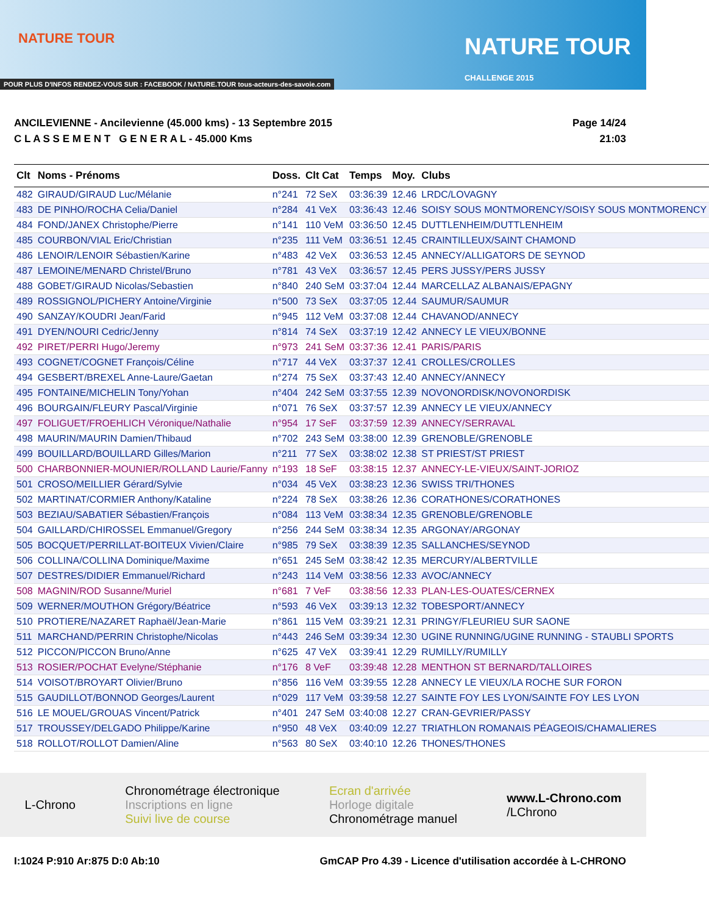NATURE TOUR
NATURE TOUR
CHALLENGE 2015
POUR PLUS D'INFOS RENDEZ-VOUS SUR : FACEBOOK / NATURE.TOUR tous-acteurs-des-savoie.com
ANCILEVIENNE - Ancilevienne (45.000 kms) - 13 Septembre 2015
C L A S S E M E N T G E N E R A L - 45.000 Kms
Page 14/24
21:03
| Clt | Noms - Prénoms | Doss. | Clt Cat | Temps | Moy. | Clubs |
| --- | --- | --- | --- | --- | --- | --- |
| 482 | GIRAUD/GIRAUD Luc/Mélanie | n°241 | 72 SeX | 03:36:39 | 12.46 | LRDC/LOVAGNY |
| 483 | DE PINHO/ROCHA Celia/Daniel | n°284 | 41 VeX | 03:36:43 | 12.46 | SOISY SOUS MONTMORENCY/SOISY SOUS MONTMORENCY |
| 484 | FOND/JANEX Christophe/Pierre | n°141 | 110 VeM | 03:36:50 | 12.45 | DUTTLENHEIM/DUTTLENHEIM |
| 485 | COURBON/VIAL Eric/Christian | n°235 | 111 VeM | 03:36:51 | 12.45 | CRAINTILLEUX/SAINT CHAMOND |
| 486 | LENOIR/LENOIR Sébastien/Karine | n°483 | 42 VeX | 03:36:53 | 12.45 | ANNECY/ALLIGATORS DE SEYNOD |
| 487 | LEMOINE/MENARD Christel/Bruno | n°781 | 43 VeX | 03:36:57 | 12.45 | PERS JUSSY/PERS JUSSY |
| 488 | GOBET/GIRAUD Nicolas/Sebastien | n°840 | 240 SeM | 03:37:04 | 12.44 | MARCELLAZ ALBANAIS/EPAGNY |
| 489 | ROSSIGNOL/PICHERY Antoine/Virginie | n°500 | 73 SeX | 03:37:05 | 12.44 | SAUMUR/SAUMUR |
| 490 | SANZAY/KOUDRI Jean/Farid | n°945 | 112 VeM | 03:37:08 | 12.44 | CHAVANOD/ANNECY |
| 491 | DYEN/NOURI Cedric/Jenny | n°814 | 74 SeX | 03:37:19 | 12.42 | ANNECY LE VIEUX/BONNE |
| 492 | PIRET/PERRI Hugo/Jeremy | n°973 | 241 SeM | 03:37:36 | 12.41 | PARIS/PARIS |
| 493 | COGNET/COGNET François/Céline | n°717 | 44 VeX | 03:37:37 | 12.41 | CROLLES/CROLLES |
| 494 | GESBERT/BREXEL Anne-Laure/Gaetan | n°274 | 75 SeX | 03:37:43 | 12.40 | ANNECY/ANNECY |
| 495 | FONTAINE/MICHELIN Tony/Yohan | n°404 | 242 SeM | 03:37:55 | 12.39 | NOVONORDISK/NOVONORDISK |
| 496 | BOURGAIN/FLEURY Pascal/Virginie | n°071 | 76 SeX | 03:37:57 | 12.39 | ANNECY LE VIEUX/ANNECY |
| 497 | FOLIGUET/FROEHLICH Véronique/Nathalie | n°954 | 17 SeF | 03:37:59 | 12.39 | ANNECY/SERRAVAL |
| 498 | MAURIN/MAURIN Damien/Thibaud | n°702 | 243 SeM | 03:38:00 | 12.39 | GRENOBLE/GRENOBLE |
| 499 | BOUILLARD/BOUILLARD Gilles/Marion | n°211 | 77 SeX | 03:38:02 | 12.38 | ST PRIEST/ST PRIEST |
| 500 | CHARBONNIER-MOUNIER/ROLLAND Laurie/Fanny | n°193 | 18 SeF | 03:38:15 | 12.37 | ANNECY-LE-VIEUX/SAINT-JORIOZ |
| 501 | CROSO/MEILLIER Gérard/Sylvie | n°034 | 45 VeX | 03:38:23 | 12.36 | SWISS TRI/THONES |
| 502 | MARTINAT/CORMIER Anthony/Kataline | n°224 | 78 SeX | 03:38:26 | 12.36 | CORATHONES/CORATHONES |
| 503 | BEZIAU/SABATIER Sébastien/François | n°084 | 113 VeM | 03:38:34 | 12.35 | GRENOBLE/GRENOBLE |
| 504 | GAILLARD/CHIROSSEL Emmanuel/Gregory | n°256 | 244 SeM | 03:38:34 | 12.35 | ARGONAY/ARGONAY |
| 505 | BOCQUET/PERRILLAT-BOITEUX Vivien/Claire | n°985 | 79 SeX | 03:38:39 | 12.35 | SALLANCHES/SEYNOD |
| 506 | COLLINA/COLLINA Dominique/Maxime | n°651 | 245 SeM | 03:38:42 | 12.35 | MERCURY/ALBERTVILLE |
| 507 | DESTRES/DIDIER Emmanuel/Richard | n°243 | 114 VeM | 03:38:56 | 12.33 | AVOC/ANNECY |
| 508 | MAGNIN/ROD Susanne/Muriel | n°681 | 7 VeF | 03:38:56 | 12.33 | PLAN-LES-OUATES/CERNEX |
| 509 | WERNER/MOUTHON Grégory/Béatrice | n°593 | 46 VeX | 03:39:13 | 12.32 | TOBESPORT/ANNECY |
| 510 | PROTIERE/NAZARET Raphaël/Jean-Marie | n°861 | 115 VeM | 03:39:21 | 12.31 | PRINGY/FLEURIEU SUR SAONE |
| 511 | MARCHAND/PERRIN Christophe/Nicolas | n°443 | 246 SeM | 03:39:34 | 12.30 | UGINE RUNNING/UGINE RUNNING - STAUBLI SPORTS |
| 512 | PICCON/PICCON Bruno/Anne | n°625 | 47 VeX | 03:39:41 | 12.29 | RUMILLY/RUMILLY |
| 513 | ROSIER/POCHAT Evelyne/Stéphanie | n°176 | 8 VeF | 03:39:48 | 12.28 | MENTHON ST BERNARD/TALLOIRES |
| 514 | VOISOT/BROYART Olivier/Bruno | n°856 | 116 VeM | 03:39:55 | 12.28 | ANNECY LE VIEUX/LA ROCHE SUR FORON |
| 515 | GAUDILLOT/BONNOD Georges/Laurent | n°029 | 117 VeM | 03:39:58 | 12.27 | SAINTE FOY LES LYON/SAINTE FOY LES LYON |
| 516 | LE MOUEL/GROUAS Vincent/Patrick | n°401 | 247 SeM | 03:40:08 | 12.27 | CRAN-GEVRIER/PASSY |
| 517 | TROUSSEY/DELGADO Philippe/Karine | n°950 | 48 VeX | 03:40:09 | 12.27 | TRIATHLON ROMANAIS PÉAGEOIS/CHAMALIERES |
| 518 | ROLLOT/ROLLOT Damien/Aline | n°563 | 80 SeX | 03:40:10 | 12.26 | THONES/THONES |
L-Chrono
Chronométrage électronique
Inscriptions en ligne
Suivi live de course
Ecran d'arrivée
Horloge digitale
Chronométrage manuel
www.L-Chrono.com
/LChrono
I:1024 P:910 Ar:875 D:0 Ab:10 GmCAP Pro 4.39 - Licence d'utilisation accordée à L-CHRONO